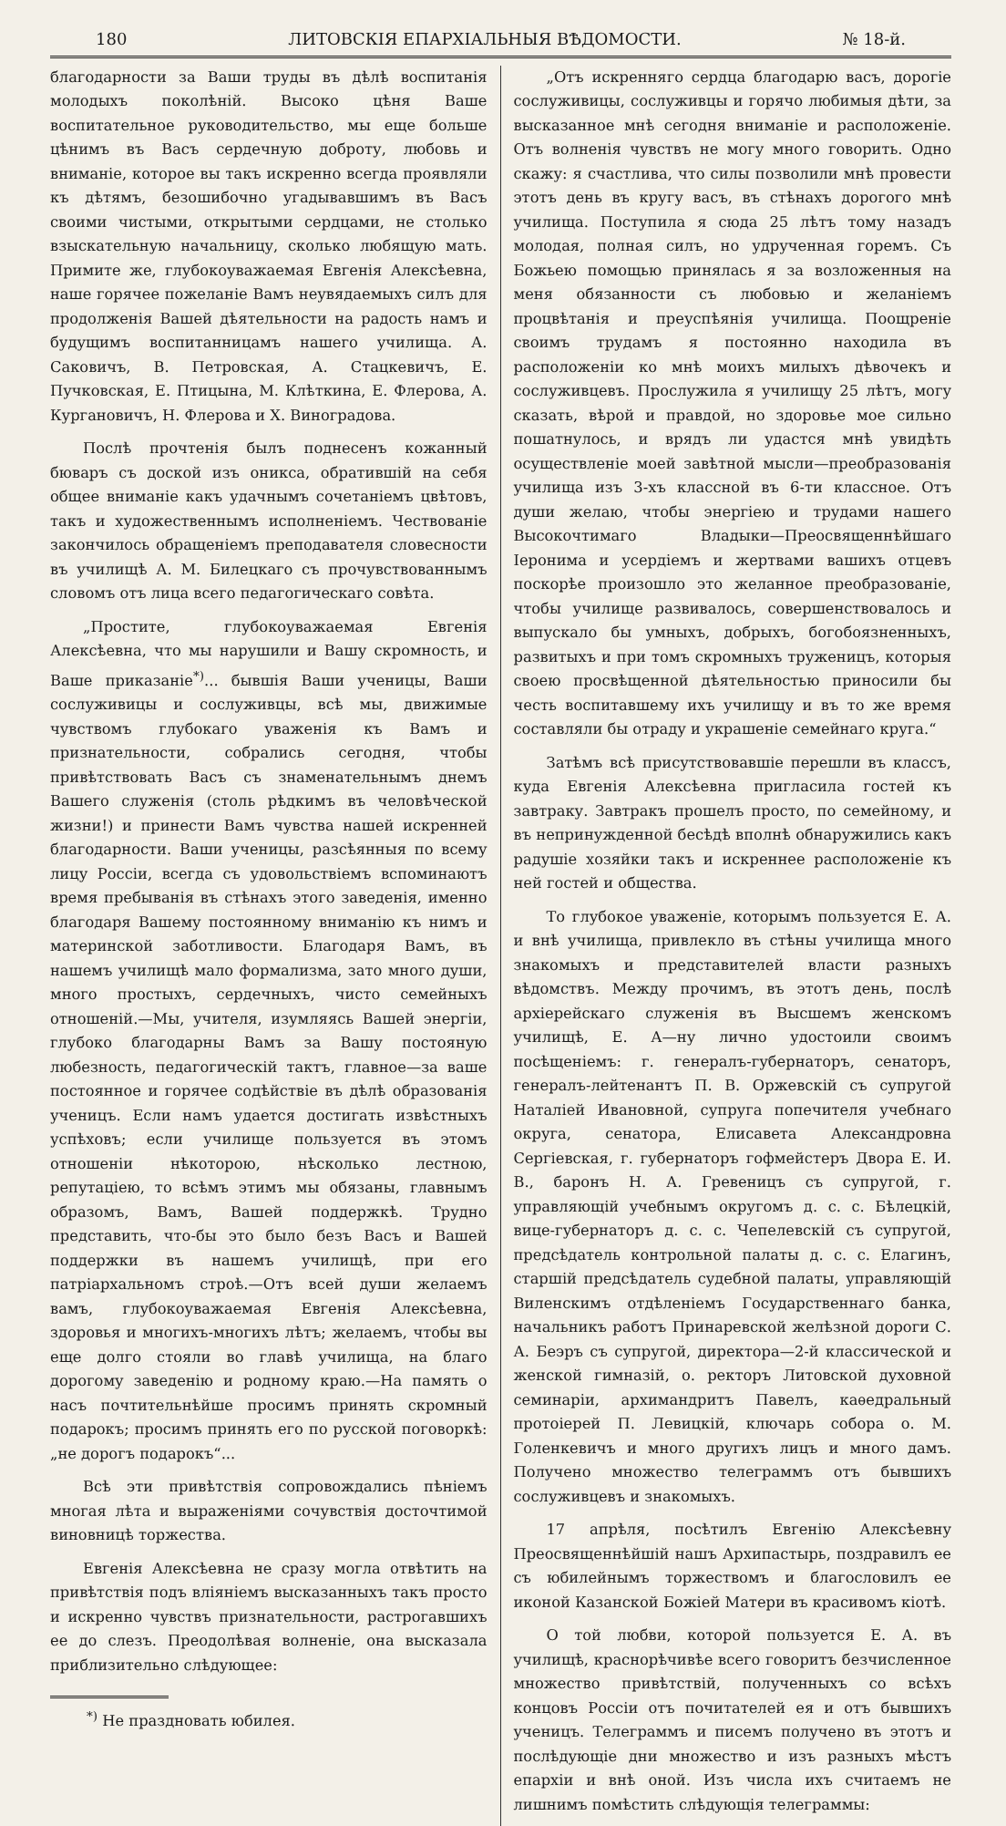180 ЛИТОВСКІЯ ЕПАРХІАЛЬНЫЯ ВѢДОМОСТИ. № 18-й.
благодарности за Ваши труды въ дѣлѣ воспитанія молодыхъ поколѣній. Высоко цѣня Ваше воспитательное руководительство, мы еще больше цѣнимъ въ Васъ сердечную доброту, любовь и вниманіе, которое вы такъ искренно всегда проявляли къ дѣтямъ, безошибочно угадывавшимъ въ Васъ своими чистыми, открытыми сердцами, не столько взыскательную начальницу, сколько любящую мать. Примите же, глубокоуважаемая Евгенія Алексѣевна, наше горячее пожеланіе Вамъ неувядаемыхъ силъ для продолженія Вашей дѣятельности на радость намъ и будущимъ воспитанницамъ нашего училища. А. Саковичъ, В. Петровская, А. Стацкевичъ, Е. Пучковская, Е. Птицына, М. Клѣткина, Е. Флерова, А. Кургановичъ, Н. Флерова и Х. Виноградова.
Послѣ прочтенія былъ поднесенъ кожанный бюваръ съ доской изъ оникса, обратившій на себя общее вниманіе какъ удачнымъ сочетаніемъ цвѣтовъ, такъ и художественнымъ исполненіемъ. Чествованіе закончилось обращеніемъ преподавателя словесности въ училищѣ А. М. Билецкаго съ прочувствованнымъ словомъ отъ лица всего педагогическаго совѣта.
„Простите, глубокоуважаемая Евгенія Алексѣевна, что мы нарушили и Вашу скромность, и Ваше приказаніе<sup>*)</sup>... бывшія Ваши ученицы, Ваши сослуживицы и сослуживцы, всѣ мы, движимые чувствомъ глубокаго уваженія къ Вамъ и признательности, собрались сегодня, чтобы привѣтствовать Васъ съ знаменательнымъ днемъ Вашего служенія (столь рѣдкимъ въ человѣческой жизни!) и принести Вамъ чувства нашей искренней благодарности. Ваши ученицы, разсѣянныя по всему лицу Россіи, всегда съ удовольствіемъ вспоминаютъ время пребыванія въ стѣнахъ этого заведенія, именно благодаря Вашему постоянному вниманію къ нимъ и материнской заботливости. Благодаря Вамъ, въ нашемъ училищѣ мало формализма, зато много души, много простыхъ, сердечныхъ, чисто семейныхъ отношеній.—Мы, учителя, изумляясь Вашей энергіи, глубоко благодарны Вамъ за Вашу постояную любезность, педагогическій тактъ, главное—за ваше постоянное и горячее содѣйствіе въ дѣлѣ образованія ученицъ. Если намъ удается достигать извѣстныхъ успѣховъ; если училище пользуется въ этомъ отношеніи нѣкоторою, нѣсколько лестною, репутаціею, то всѣмъ этимъ мы обязаны, главнымъ образомъ, Вамъ, Вашей поддержкѣ. Трудно представить, что-бы это было безъ Васъ и Вашей поддержки въ нашемъ училищѣ, при его патріархальномъ строѣ.—Отъ всей души желаемъ вамъ, глубокоуважаемая Евгенія Алексѣевна, здоровья и многихъ-многихъ лѣтъ; желаемъ, чтобы вы еще долго стояли во главѣ училища, на благо дорогому заведенію и родному краю.—На память о насъ почтительнѣйше просимъ принять скромный подарокъ; просимъ принять его по русской поговоркѣ: „не дорогъ подарокъ“...
Всѣ эти привѣтствія сопровождались пѣніемъ многая лѣта и выраженіями сочувствія досточтимой виновницѣ торжества.
Евгенія Алексѣевна не сразу могла отвѣтить на привѣтствія подъ вліяніемъ высказанныхъ такъ просто и искренно чувствъ признательности, растрогавшихъ ее до слезъ. Преодолѣвая волненіе, она высказала приблизительно слѣдующее:
<sup>*)</sup> Не праздновать юбилея.
„Отъ искренняго сердца благодарю васъ, дорогіе сослуживицы, сослуживцы и горячо любимыя дѣти, за высказанное мнѣ сегодня вниманіе и расположеніе. Отъ волненія чувствъ не могу много говорить. Одно скажу: я счастлива, что силы позволили мнѣ провести этотъ день въ кругу васъ, въ стѣнахъ дорогого мнѣ училища. Поступила я сюда 25 лѣтъ тому назадъ молодая, полная силъ, но удрученная горемъ. Съ Божьею помощью принялась я за возложенныя на меня обязанности съ любовью и желаніемъ процвѣтанія и преуспѣянія училища. Поощреніе своимъ трудамъ я постоянно находила въ расположеніи ко мнѣ моихъ милыхъ дѣвочекъ и сослуживцевъ. Прослужила я училищу 25 лѣтъ, могу сказать, вѣрой и правдой, но здоровье мое сильно пошатнулось, и врядъ ли удастся мнѣ увидѣть осуществленіе моей завѣтной мысли—преобразованія училища изъ 3-хъ классной въ 6-ти классное. Отъ души желаю, чтобы энергіею и трудами нашего Высокочтимаго Владыки—Преосвященнѣйшаго Іеронима и усердіемъ и жертвами вашихъ отцевъ поскорѣе произошло это желанное преобразованіе, чтобы училище развивалось, совершенствовалось и выпускало бы умныхъ, добрыхъ, богобоязненныхъ, развитыхъ и при томъ скромныхъ труженицъ, которыя своею просвѣщенной дѣятельностью приносили бы честь воспитавшему ихъ училищу и въ то же время составляли бы отраду и украшеніе семейнаго круга.“
Затѣмъ всѣ присутствовавшіе перешли въ классъ, куда Евгенія Алексѣевна пригласила гостей къ завтраку. Завтракъ прошелъ просто, по семейному, и въ непринужденной бесѣдѣ вполнѣ обнаружились какъ радушіе хозяйки такъ и искреннее расположеніе къ ней гостей и общества.
То глубокое уваженіе, которымъ пользуется Е. А. и внѣ училища, привлекло въ стѣны училища много знакомыхъ и представителей власти разныхъ вѣдомствъ. Между прочимъ, въ этотъ день, послѣ архіерейскаго служенія въ Высшемъ женскомъ училищѣ, Е. А—ну лично удостоили своимъ посѣщеніемъ: г. генералъ-губернаторъ, сенаторъ, генералъ-лейтенантъ П. В. Оржевскій съ супругой Наталіей Ивановной, супруга попечителя учебнаго округа, сенатора, Елисавета Александровна Сергіевская, г. губернаторъ гофмейстеръ Двора Е. И. В., баронъ Н. А. Гревеницъ съ супругой, г. управляющій учебнымъ округомъ д. с. с. Бѣлецкій, вице-губернаторъ д. с. с. Чепелевскій съ супругой, предсѣдатель контрольной палаты д. с. с. Елагинъ, старшій предсѣдатель судебной палаты, управляющій Виленскимъ отдѣленіемъ Государственнаго банка, начальникъ работъ Принаревской желѣзной дороги С. А. Беэръ съ супругой, директора—2-й классической и женской гимназій, о. ректоръ Литовской духовной семинаріи, архимандритъ Павелъ, каѳедральный протоіерей П. Левицкій, ключарь собора о. М. Голенкевичъ и много другихъ лицъ и много дамъ. Получено множество телеграммъ отъ бывшихъ сослуживцевъ и знакомыхъ.
17 апрѣля, посѣтилъ Евгенію Алексѣевну Преосвященнѣйшій нашъ Архипастырь, поздравилъ ее съ юбилейнымъ торжествомъ и благословилъ ее иконой Казанской Божіей Матери въ красивомъ кіотѣ.
О той любви, которой пользуется Е. А. въ училищѣ, краснорѣчивѣе всего говоритъ безчисленное множество привѣтствій, полученныхъ со всѣхъ концовъ Россіи отъ почитателей ея и отъ бывшихъ ученицъ. Телеграммъ и писемъ получено въ этотъ и послѣдующіе дни множество и изъ разныхъ мѣстъ епархіи и внѣ оной. Изъ числа ихъ считаемъ не лишнимъ помѣстить слѣдующія телеграммы: